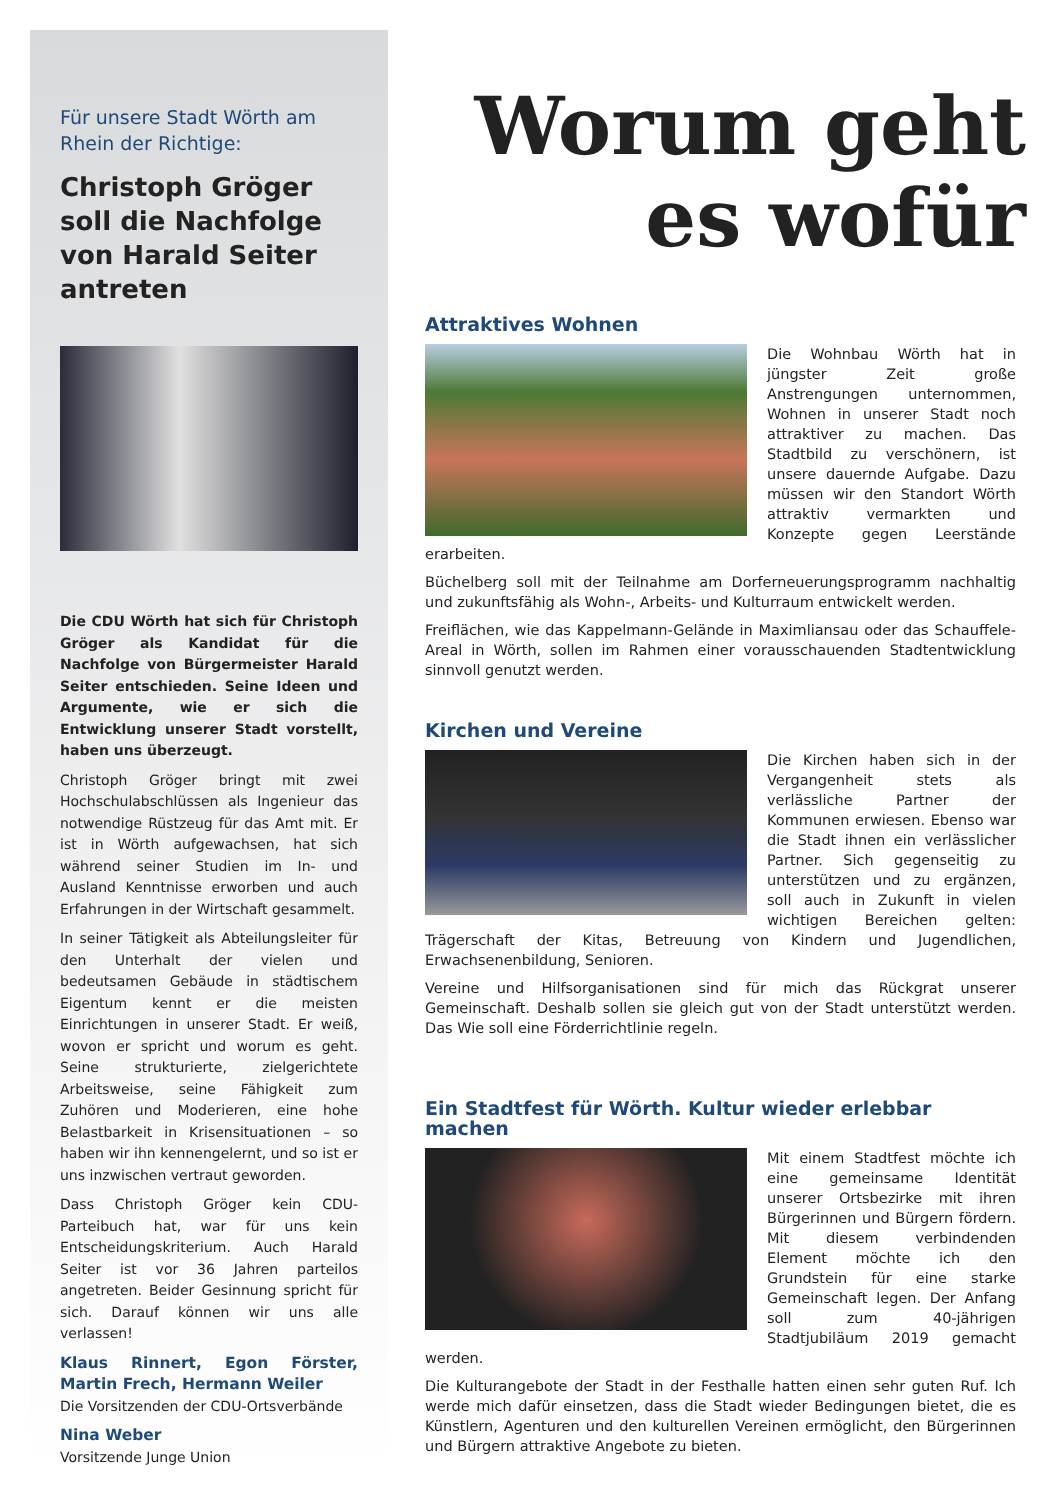Für unsere Stadt Wörth am Rhein der Richtige:
Christoph Gröger soll die Nachfolge von Harald Seiter antreten
Die CDU Wörth hat sich für Christoph Gröger als Kandidat für die Nachfolge von Bürgermeister Harald Seiter entschieden. Seine Ideen und Argumente, wie er sich die Entwicklung unserer Stadt vorstellt, haben uns überzeugt.
Christoph Gröger bringt mit zwei Hochschulabschlüssen als Ingenieur das notwendige Rüstzeug für das Amt mit. Er ist in Wörth aufgewachsen, hat sich während seiner Studien im In- und Ausland Kenntnisse erworben und auch Erfahrungen in der Wirtschaft gesammelt.
In seiner Tätigkeit als Abteilungsleiter für den Unterhalt der vielen und bedeutsamen Gebäude in städtischem Eigentum kennt er die meisten Einrichtungen in unserer Stadt. Er weiß, wovon er spricht und worum es geht. Seine strukturierte, zielgerichtete Arbeitsweise, seine Fähigkeit zum Zuhören und Moderieren, eine hohe Belastbarkeit in Krisensituationen – so haben wir ihn kennengelernt, und so ist er uns inzwischen vertraut geworden.
Dass Christoph Gröger kein CDU-Parteibuch hat, war für uns kein Entscheidungskriterium. Auch Harald Seiter ist vor 36 Jahren parteilos angetreten. Beider Gesinnung spricht für sich. Darauf können wir uns alle verlassen!
Klaus Rinnert, Egon Förster, Martin Frech, Hermann Weiler
Die Vorsitzenden der CDU-Ortsverbände
Nina Weber
Vorsitzende Junge Union
Worum geht es wofür
Attraktives Wohnen
Die Wohnbau Wörth hat in jüngster Zeit große Anstrengungen unternommen, Wohnen in unserer Stadt noch attraktiver zu machen. Das Stadtbild zu verschönern, ist unsere dauernde Aufgabe. Dazu müssen wir den Standort Wörth attraktiv vermarkten und Konzepte gegen Leerstände erarbeiten.
Büchelberg soll mit der Teilnahme am Dorferneuerungsprogramm nachhaltig und zukunftsfähig als Wohn-, Arbeits- und Kulturraum entwickelt werden.
Freiflächen, wie das Kappelmann-Gelände in Maximliansau oder das Schauffele-Areal in Wörth, sollen im Rahmen einer vorausschauenden Stadtentwicklung sinnvoll genutzt werden.
Kirchen und Vereine
Die Kirchen haben sich in der Vergangenheit stets als verlässliche Partner der Kommunen erwiesen. Ebenso war die Stadt ihnen ein verlässlicher Partner. Sich gegenseitig zu unterstützen und zu ergänzen, soll auch in Zukunft in vielen wichtigen Bereichen gelten: Trägerschaft der Kitas, Betreuung von Kindern und Jugendlichen, Erwachsenenbildung, Senioren.
Vereine und Hilfsorganisationen sind für mich das Rückgrat unserer Gemeinschaft. Deshalb sollen sie gleich gut von der Stadt unterstützt werden. Das Wie soll eine Förderrichtlinie regeln.
Ein Stadtfest für Wörth. Kultur wieder erlebbar machen
Mit einem Stadtfest möchte ich eine gemeinsame Identität unserer Ortsbezirke mit ihren Bürgerinnen und Bürgern fördern. Mit diesem verbindenden Element möchte ich den Grundstein für eine starke Gemeinschaft legen. Der Anfang soll zum 40-jährigen Stadtjubiläum 2019 gemacht werden.
Die Kulturangebote der Stadt in der Festhalle hatten einen sehr guten Ruf. Ich werde mich dafür einsetzen, dass die Stadt wieder Bedingungen bietet, die es Künstlern, Agenturen und den kulturellen Vereinen ermöglicht, den Bürgerinnen und Bürgern attraktive Angebote zu bieten.